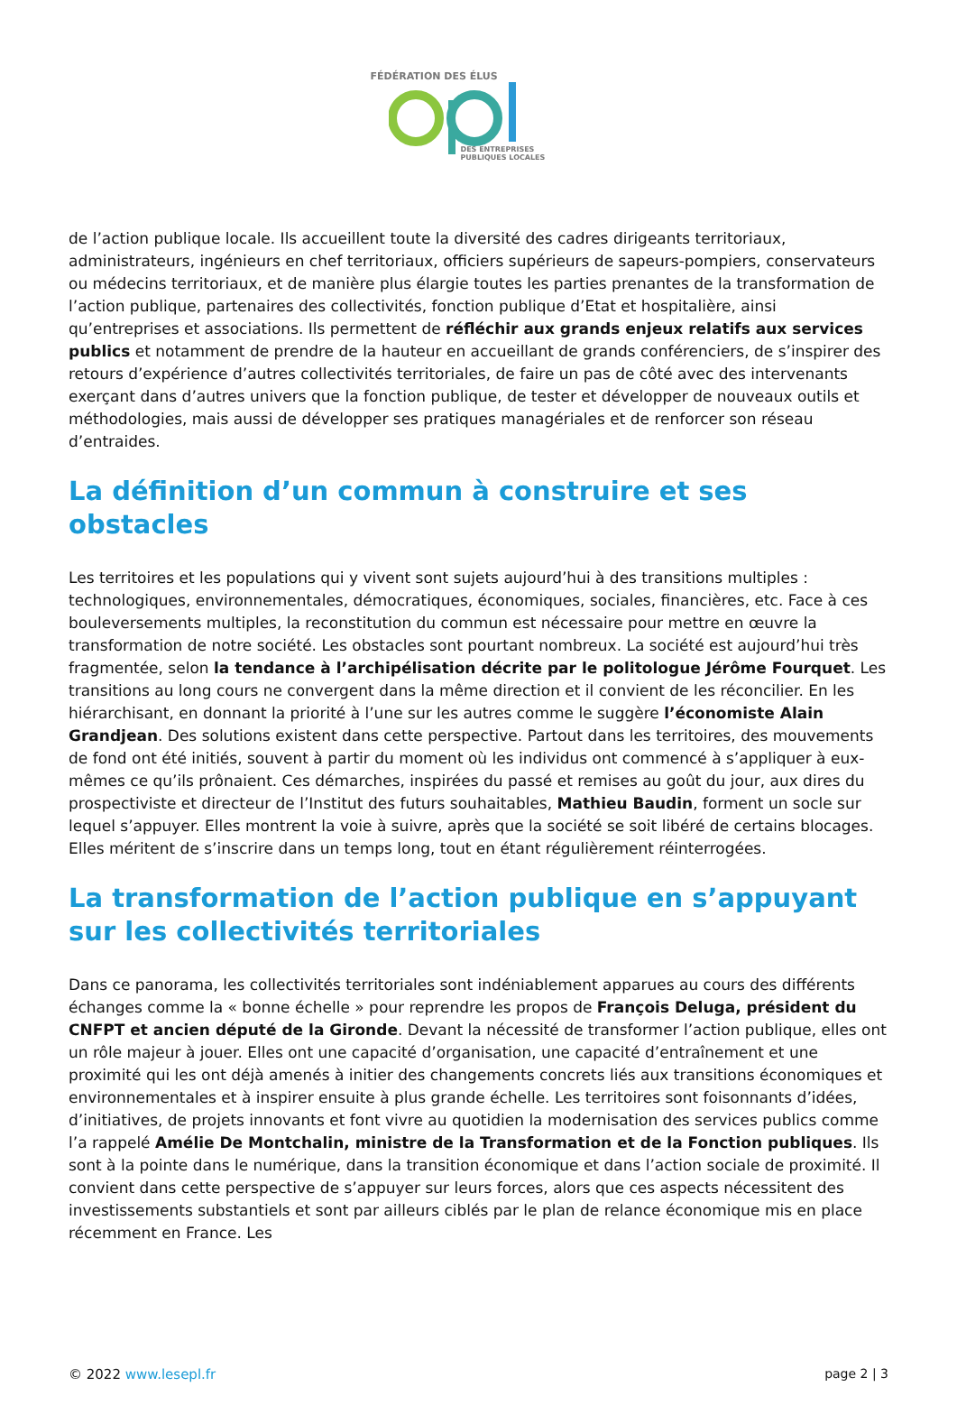FÉDÉRATION DES ÉLUS
DES ENTREPRISES
PUBLIQUES LOCALES
de l’action publique locale. Ils accueillent toute la diversité des cadres dirigeants territoriaux, administrateurs, ingénieurs en chef territoriaux, officiers supérieurs de sapeurs-pompiers, conservateurs ou médecins territoriaux, et de manière plus élargie toutes les parties prenantes de la transformation de l’action publique, partenaires des collectivités, fonction publique d’Etat et hospitalière, ainsi qu’entreprises et associations. Ils permettent de réfléchir aux grands enjeux relatifs aux services publics et notamment de prendre de la hauteur en accueillant de grands conférenciers, de s’inspirer des retours d’expérience d’autres collectivités territoriales, de faire un pas de côté avec des intervenants exerçant dans d’autres univers que la fonction publique, de tester et développer de nouveaux outils et méthodologies, mais aussi de développer ses pratiques managériales et de renforcer son réseau d’entraides.
La définition d’un commun à construire et ses obstacles
Les territoires et les populations qui y vivent sont sujets aujourd’hui à des transitions multiples : technologiques, environnementales, démocratiques, économiques, sociales, financières, etc. Face à ces bouleversements multiples, la reconstitution du commun est nécessaire pour mettre en œuvre la transformation de notre société. Les obstacles sont pourtant nombreux. La société est aujourd’hui très fragmentée, selon la tendance à l’archipélisation décrite par le politologue Jérôme Fourquet. Les transitions au long cours ne convergent dans la même direction et il convient de les réconcilier. En les hiérarchisant, en donnant la priorité à l’une sur les autres comme le suggère l’économiste Alain Grandjean. Des solutions existent dans cette perspective. Partout dans les territoires, des mouvements de fond ont été initiés, souvent à partir du moment où les individus ont commencé à s’appliquer à eux-mêmes ce qu’ils prônaient. Ces démarches, inspirées du passé et remises au goût du jour, aux dires du prospectiviste et directeur de l’Institut des futurs souhaitables, Mathieu Baudin, forment un socle sur lequel s’appuyer. Elles montrent la voie à suivre, après que la société se soit libéré de certains blocages. Elles méritent de s’inscrire dans un temps long, tout en étant régulièrement réinterrogées.
La transformation de l’action publique en s’appuyant sur les collectivités territoriales
Dans ce panorama, les collectivités territoriales sont indéniablement apparues au cours des différents échanges comme la « bonne échelle » pour reprendre les propos de François Deluga, président du CNFPT et ancien député de la Gironde. Devant la nécessité de transformer l’action publique, elles ont un rôle majeur à jouer. Elles ont une capacité d’organisation, une capacité d’entraînement et une proximité qui les ont déjà amenés à initier des changements concrets liés aux transitions économiques et environnementales et à inspirer ensuite à plus grande échelle. Les territoires sont foisonnants d’idées, d’initiatives, de projets innovants et font vivre au quotidien la modernisation des services publics comme l’a rappelé Amélie De Montchalin, ministre de la Transformation et de la Fonction publiques. Ils sont à la pointe dans le numérique, dans la transition économique et dans l’action sociale de proximité. Il convient dans cette perspective de s’appuyer sur leurs forces, alors que ces aspects nécessitent des investissements substantiels et sont par ailleurs ciblés par le plan de relance économique mis en place récemment en France. Les
© 2022 www.lesepl.fr page 2 | 3